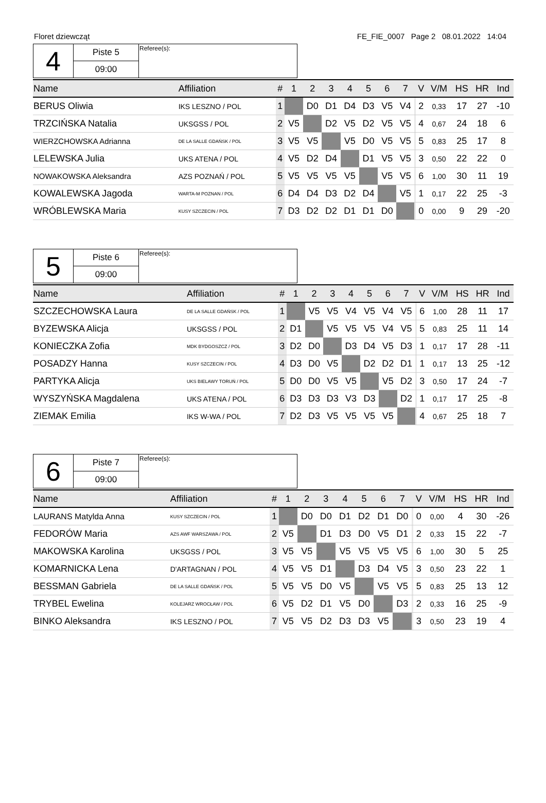Floret dziewcząt FE_FIE_0007 Page 2 08.01.2022 14:04
| 4 | Piste 5 | Referee(s): |
| | 09:00 | |
| Name | Affiliation | # | 1 | 2 | 3 | 4 | 5 | 6 | 7 | | V | V/M | HS | HR | Ind |
| --- | --- | --- | --- | --- | --- | --- | --- | --- | --- | --- | --- | --- | --- | --- | --- |
| BERUS Oliwia | IKS LESZNO / POL | 1 | | D0 | D1 | D4 | D3 | V5 | V4 | | 2 | 0,33 | 17 | 27 | -10 |
| TRZCIŃSKA Natalia | UKSGSS / POL | 2 | V5 | | D2 | V5 | D2 | V5 | V5 | | 4 | 0,67 | 24 | 18 | 6 |
| WIERZCHOWSKA Adrianna | DE LA SALLE GDAŃSK / POL | 3 | V5 | V5 | | V5 | D0 | V5 | V5 | | 5 | 0,83 | 25 | 17 | 8 |
| LELEWSKA Julia | UKS ATENA / POL | 4 | V5 | D2 | D4 | | D1 | V5 | V5 | | 3 | 0,50 | 22 | 22 | 0 |
| NOWAKOWSKA Aleksandra | AZS POZNAŃ / POL | 5 | V5 | V5 | V5 | V5 | | V5 | V5 | | 6 | 1,00 | 30 | 11 | 19 |
| KOWALEWSKA Jagoda | WARTA-M POZNAN / POL | 6 | D4 | D4 | D3 | D2 | D4 | | V5 | | 1 | 0,17 | 22 | 25 | -3 |
| WRÓBLEWSKA Maria | KUSY SZCZECIN / POL | 7 | D3 | D2 | D2 | D1 | D1 | D0 | | | 0 | 0,00 | 9 | 29 | -20 |
| 5 | Piste 6 | Referee(s): |
| | 09:00 | |
| Name | Affiliation | # | 1 | 2 | 3 | 4 | 5 | 6 | 7 | | V | V/M | HS | HR | Ind |
| --- | --- | --- | --- | --- | --- | --- | --- | --- | --- | --- | --- | --- | --- | --- | --- |
| SZCZECHOWSKA Laura | DE LA SALLE GDAŃSK / POL | 1 | | V5 | V5 | V4 | V5 | V4 | V5 | | 6 | 1,00 | 28 | 11 | 17 |
| BYZEWSKA Alicja | UKSGSS / POL | 2 | D1 | | V5 | V5 | V5 | V4 | V5 | | 5 | 0,83 | 25 | 11 | 14 |
| KONIECZKA Zofia | MDK BYDGOSZCZ / POL | 3 | D2 | D0 | | D3 | D4 | V5 | D3 | | 1 | 0,17 | 17 | 28 | -11 |
| POSADZY Hanna | KUSY SZCZECIN / POL | 4 | D3 | D0 | V5 | | D2 | D2 | D1 | | 1 | 0,17 | 13 | 25 | -12 |
| PARTYKA Alicja | UKS BIELAWY TORUŃ / POL | 5 | D0 | D0 | V5 | V5 | | V5 | D2 | | 3 | 0,50 | 17 | 24 | -7 |
| WYSZYŃSKA Magdalena | UKS ATENA / POL | 6 | D3 | D3 | D3 | V3 | D3 | | D2 | | 1 | 0,17 | 17 | 25 | -8 |
| ZIEMAK Emilia | IKS W-WA / POL | 7 | D2 | D3 | V5 | V5 | V5 | V5 | | | 4 | 0,67 | 25 | 18 | 7 |
| 6 | Piste 7 | Referee(s): |
| | 09:00 | |
| Name | Affiliation | # | 1 | 2 | 3 | 4 | 5 | 6 | 7 | | V | V/M | HS | HR | Ind |
| --- | --- | --- | --- | --- | --- | --- | --- | --- | --- | --- | --- | --- | --- | --- | --- |
| LAURANS Matylda Anna | KUSY SZCZECIN / POL | 1 | | D0 | D0 | D1 | D2 | D1 | D0 | | 0 | 0,00 | 4 | 30 | -26 |
| FEDORÓW Maria | AZS AWF WARSZAWA / POL | 2 | V5 | | D1 | D3 | D0 | V5 | D1 | | 2 | 0,33 | 15 | 22 | -7 |
| MAKOWSKA Karolina | UKSGSS / POL | 3 | V5 | V5 | | V5 | V5 | V5 | V5 | | 6 | 1,00 | 30 | 5 | 25 |
| KOMARNICKA Lena | D'ARTAGNAN / POL | 4 | V5 | V5 | D1 | | D3 | D4 | V5 | | 3 | 0,50 | 23 | 22 | 1 |
| BESSMAN Gabriela | DE LA SALLE GDAŃSK / POL | 5 | V5 | V5 | D0 | V5 | | V5 | V5 | | 5 | 0,83 | 25 | 13 | 12 |
| TRYBEL Ewelina | KOLEJARZ WROCŁAW / POL | 6 | V5 | D2 | D1 | V5 | D0 | | D3 | | 2 | 0,33 | 16 | 25 | -9 |
| BINKO Aleksandra | IKS LESZNO / POL | 7 | V5 | V5 | D2 | D3 | D3 | V5 | | | 3 | 0,50 | 23 | 19 | 4 |